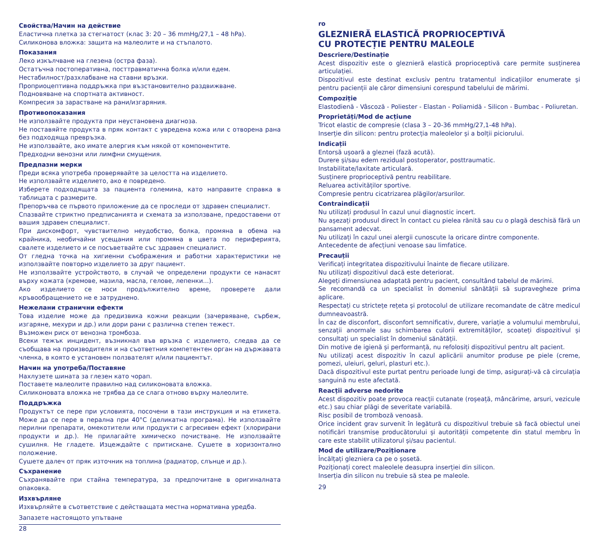Свойства/Начин на действие
Еластична плетка за стегнатост (клас 3: 20 – 36 mmHg/27,1 – 48 hPa).
Силиконова вложка: защита на малеолите и на стъпалото.
Показания
Леко изкълчване на глезена (остра фаза).
Остатъчна постоперативна, посттравматична болка и/или едем.
Нестабилност/разхлабване на ставни връзки.
Проприоцептивна поддръжка при възстановително раздвижване.
Подновяване на спортната активност.
Компресия за зарастване на рани/изгаряния.
Противопоказания
Не използвайте продукта при неустановена диагноза.
Не поставяйте продукта в пряк контакт с увредена кожа или с отворена рана без подходяща превръзка.
Не използвайте, ако имате алергия към някой от компонентите.
Предходни венозни или лимфни смущения.
Предпазни мерки
Преди всяка употреба проверявайте за целостта на изделието.
Не използвайте изделието, ако е повредено.
Изберете подходящата за пациента големина, като направите справка в таблицата с размерите.
Препоръчва се първото приложение да се проследи от здравен специалист.
Спазвайте стриктно предписанията и схемата за използване, предоставени от вашия здравен специалист.
При дискомфорт, чувствително неудобство, болка, промяна в обема на крайника, необичайни усещания или промяна в цвета по периферията, свалете изделието и се посъветвайте със здравен специалист.
От гледна точка на хигиенни съображения и работни характеристики не използвайте повторно изделието за друг пациент.
Не използвайте устройството, в случай че определени продукти се нанасят върху кожата (кремове, мазила, масла, гелове, лепенки...).
Ако изделието се носи продължително време, проверете дали кръвообращението не е затруднено.
Нежелани странични ефекти
Това изделие може да предизвика кожни реакции (зачервяване, сърбеж, изгаряне, мехури и др.) или дори рани с различна степен тежест.
Възможен риск от венозна тромбоза.
Всеки тежък инцидент, възникнал във връзка с изделието, следва да се съобщава на производителя и на съответния компетентен орган на държавата членка, в която е установен ползвателят и/или пациентът.
Начин на употреба/Поставяне
Нахлузете шината за глезен като чорап.
Поставете малеолите правилно над силиконовата вложка.
Силиконовата вложка не трябва да се слага отново върху малеолите.
Поддръжка
Продуктът се пере при условията, посочени в тази инструкция и на етикета. Може да се пере в перална при 40°C (деликатна програма). Не използвайте перилни препарати, омекотители или продукти с агресивен ефект (хлорирани продукти и др.). Не прилагайте химическо почистване. Не използвайте сушилня. Не гладете. Изцеждайте с притискане. Сушете в хоризонтално положение.
Сушете далеч от пряк източник на топлина (радиатор, слънце и др.).
Съхранение
Съхранявайте при стайна температура, за предпочитане в оригиналната опаковка.
Изхвърляне
Изхвърляйте в съответствие с действащата местна нормативна уредба.
Запазете настоящото упътване
28
ro
GLEZNIERĂ ELASTICĂ PROPRIOCEPTIVĂ
CU PROTECȚIE PENTRU MALEOLE
Descriere/Destinație
Acest dispozitiv este o gleznieră elastică proprioceptivă care permite susținerea articulației.
Dispozitivul este destinat exclusiv pentru tratamentul indicațiilor enumerate și pentru pacienții ale căror dimensiuni corespund tabelului de mărimi.
Compoziție
Elastodienă - Vâscoză - Poliester - Elastan - Poliamidă - Silicon - Bumbac - Poliuretan.
Proprietăți/Mod de acțiune
Tricot elastic de compresie (clasa 3 – 20-36 mmHg/27,1-48 hPa).
Inserție din silicon: pentru protecția maleolelor și a bolții piciorului.
Indicații
Entorsă ușoară a gleznei (fază acută).
Durere și/sau edem rezidual postoperator, posttraumatic.
Instabilitate/laxitate articulară.
Susținere proprioceptivă pentru reabilitare.
Reluarea activităților sportive.
Compresie pentru cicatrizarea plăgilor/arsurilor.
Contraindicații
Nu utilizați produsul în cazul unui diagnostic incert.
Nu așezați produsul direct în contact cu pielea rănită sau cu o plagă deschisă fără un pansament adecvat.
Nu utilizați în cazul unei alergii cunoscute la oricare dintre componente.
Antecedente de afecțiuni venoase sau limfatice.
Precauții
Verificați integritatea dispozitivului înainte de fiecare utilizare.
Nu utilizați dispozitivul dacă este deteriorat.
Alegeți dimensiunea adaptată pentru pacient, consultând tabelul de mărimi.
Se recomandă ca un specialist în domeniul sănătății să supravegheze prima aplicare.
Respectați cu strictețe rețeta și protocolul de utilizare recomandate de către medicul dumneavoastră.
În caz de disconfort, disconfort semnificativ, durere, variație a volumului membrului, senzații anormale sau schimbarea culorii extremităților, scoateți dispozitivul și consultați un specialist în domeniul sănătății.
Din motive de igienă și performanță, nu refolosiți dispozitivul pentru alt pacient.
Nu utilizați acest dispozitiv în cazul aplicării anumitor produse pe piele (creme, pomezi, uleiuri, geluri, plasturi etc.).
Dacă dispozitivul este purtat pentru perioade lungi de timp, asigurați-vă că circulația sanguină nu este afectată.
Reacții adverse nedorite
Acest dispozitiv poate provoca reacții cutanate (roșeață, mâncărime, arsuri, vezicule etc.) sau chiar plăgi de severitate variabilă.
Risc posibil de tromboză venoasă.
Orice incident grav survenit în legătură cu dispozitivul trebuie să facă obiectul unei notificări transmise producătorului și autorității competente din statul membru în care este stabilit utilizatorul și/sau pacientul.
Mod de utilizare/Poziționare
Încălțați glezniera ca pe o șosetă.
Poziționați corect maleolele deasupra inserției din silicon.
Inserția din silicon nu trebuie să stea pe maleole.
29